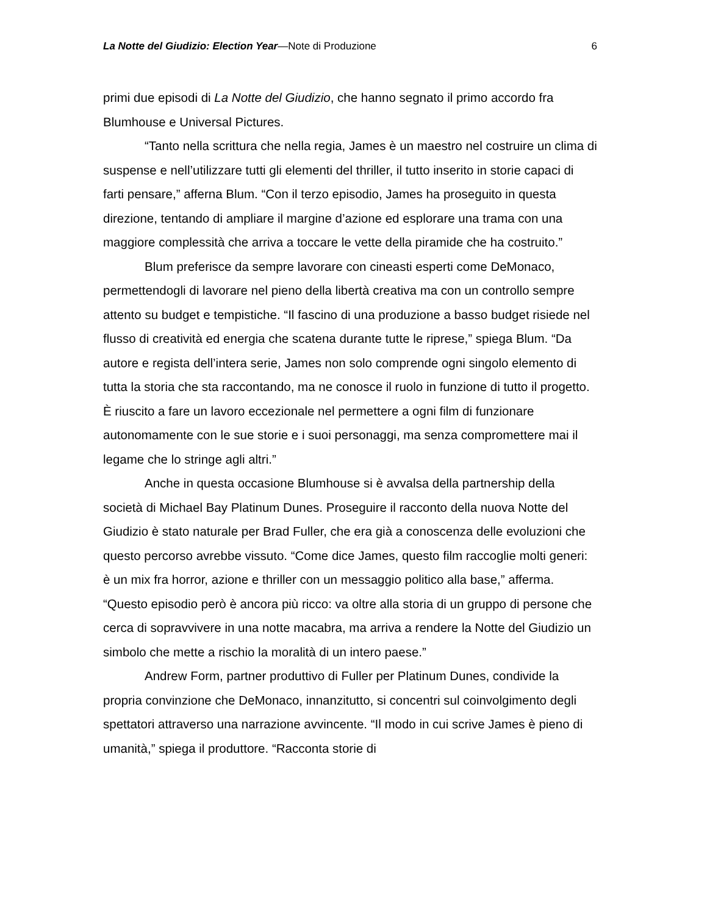La Notte del Giudizio: Election Year—Note di Produzione 6
primi due episodi di La Notte del Giudizio, che hanno segnato il primo accordo fra Blumhouse e Universal Pictures.
“Tanto nella scrittura che nella regia, James è un maestro nel costruire un clima di suspense e nell’utilizzare tutti gli elementi del thriller, il tutto inserito in storie capaci di farti pensare,” afferna Blum. “Con il terzo episodio, James ha proseguito in questa direzione, tentando di ampliare il margine d’azione ed esplorare una trama con una maggiore complessità che arriva a toccare le vette della piramide che ha costruito.”
Blum preferisce da sempre lavorare con cineasti esperti come DeMonaco, permettendogli di lavorare nel pieno della libertà creativa ma con un controllo sempre attento su budget e tempistiche. “Il fascino di una produzione a basso budget risiede nel flusso di creatività ed energia che scatena durante tutte le riprese,” spiega Blum. “Da autore e regista dell’intera serie, James non solo comprende ogni singolo elemento di tutta la storia che sta raccontando, ma ne conosce il ruolo in funzione di tutto il progetto. È riuscito a fare un lavoro eccezionale nel permettere a ogni film di funzionare autonomamente con le sue storie e i suoi personaggi, ma senza compromettere mai il legame che lo stringe agli altri.”
Anche in questa occasione Blumhouse si è avvalsa della partnership della società di Michael Bay Platinum Dunes. Proseguire il racconto della nuova Notte del Giudizio è stato naturale per Brad Fuller, che era già a conoscenza delle evoluzioni che questo percorso avrebbe vissuto. “Come dice James, questo film raccoglie molti generi: è un mix fra horror, azione e thriller con un messaggio politico alla base,” afferma. “Questo episodio però è ancora più ricco: va oltre alla storia di un gruppo di persone che cerca di sopravvivere in una notte macabra, ma arriva a rendere la Notte del Giudizio un simbolo che mette a rischio la moralità di un intero paese.”
Andrew Form, partner produttivo di Fuller per Platinum Dunes, condivide la propria convinzione che DeMonaco, innanzitutto, si concentri sul coinvolgimento degli spettatori attraverso una narrazione avvincente. “Il modo in cui scrive James è pieno di umanità,” spiega il produttore. “Racconta storie di